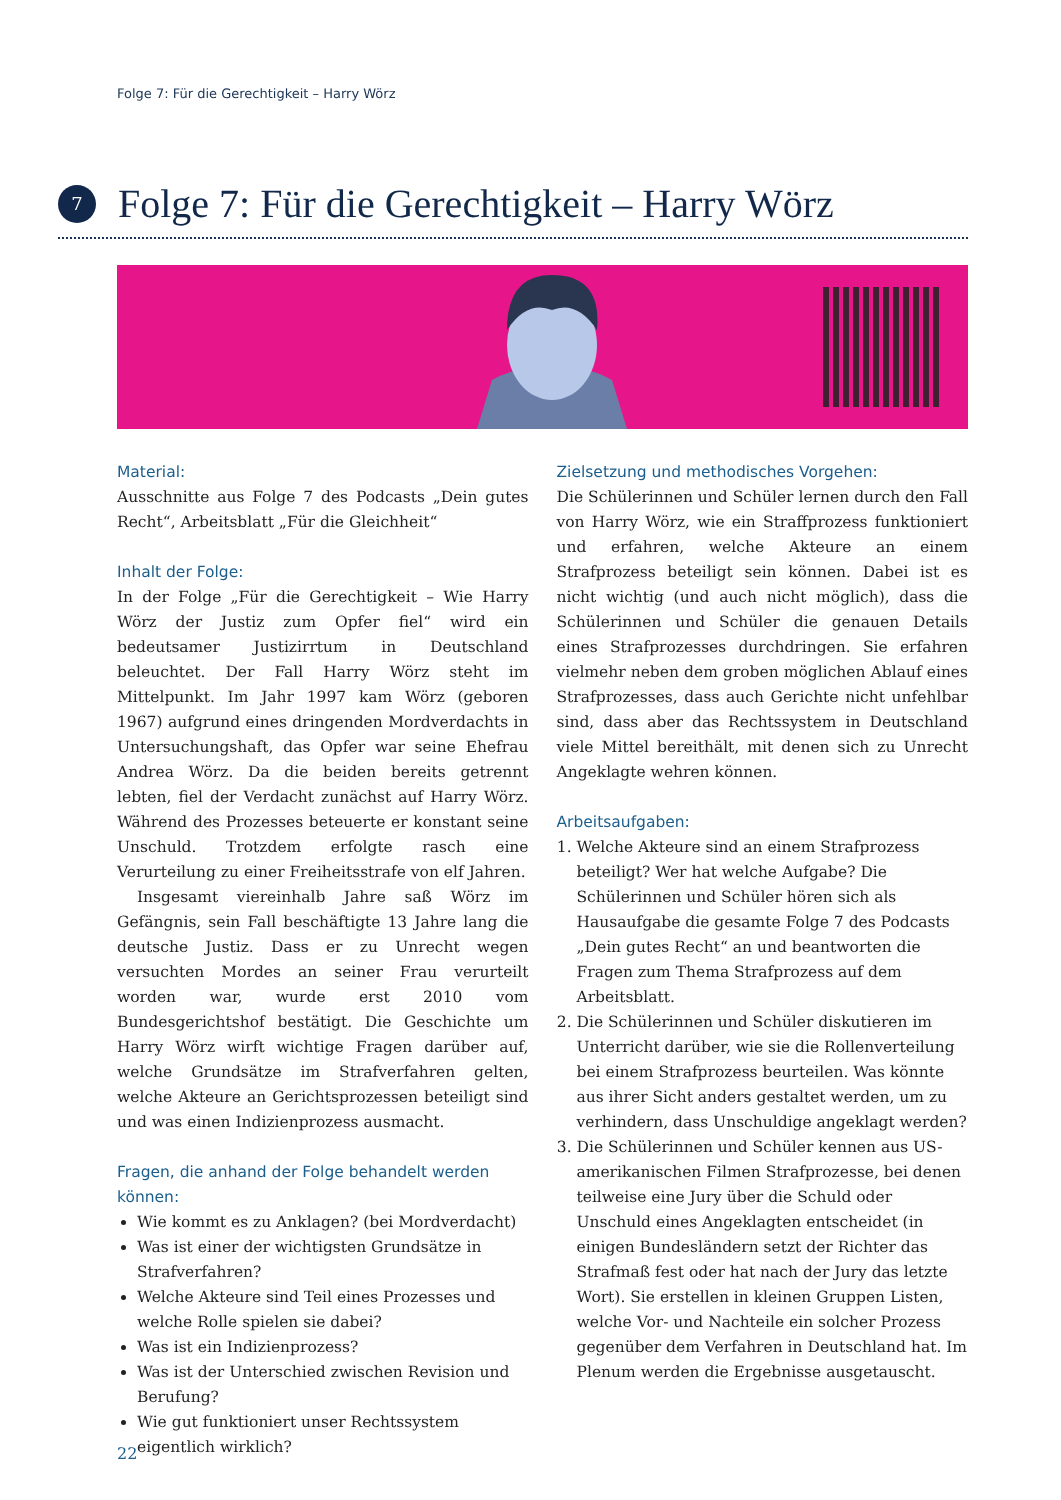Folge 7: Für die Gerechtigkeit – Harry Wörz
7
Folge 7: Für die Gerechtigkeit – Harry Wörz
Material:
Ausschnitte aus Folge 7 des Podcasts „Dein gutes Recht“, Arbeitsblatt „Für die Gleichheit“
Inhalt der Folge:
In der Folge „Für die Gerechtigkeit – Wie Harry Wörz der Justiz zum Opfer fiel“ wird ein bedeutsamer Justizirrtum in Deutschland beleuchtet. Der Fall Harry Wörz steht im Mittelpunkt. Im Jahr 1997 kam Wörz (geboren 1967) aufgrund eines dringenden Mordverdachts in Untersuchungshaft, das Opfer war seine Ehefrau Andrea Wörz. Da die beiden bereits getrennt lebten, fiel der Verdacht zunächst auf Harry Wörz. Während des Prozesses beteuerte er konstant seine Unschuld. Trotzdem erfolgte rasch eine Verurteilung zu einer Freiheitsstrafe von elf Jahren.
Insgesamt viereinhalb Jahre saß Wörz im Gefängnis, sein Fall beschäftigte 13 Jahre lang die deutsche Justiz. Dass er zu Unrecht wegen versuchten Mordes an seiner Frau verurteilt worden war, wurde erst 2010 vom Bundesgerichtshof bestätigt. Die Geschichte um Harry Wörz wirft wichtige Fragen darüber auf, welche Grundsätze im Strafverfahren gelten, welche Akteure an Gerichtsprozessen beteiligt sind und was einen Indizienprozess ausmacht.
Fragen, die anhand der Folge behandelt werden können:
Wie kommt es zu Anklagen? (bei Mordverdacht)
Was ist einer der wichtigsten Grundsätze in Strafverfahren?
Welche Akteure sind Teil eines Prozesses und welche Rolle spielen sie dabei?
Was ist ein Indizienprozess?
Was ist der Unterschied zwischen Revision und Berufung?
Wie gut funktioniert unser Rechtssystem eigentlich wirklich?
Zielsetzung und methodisches Vorgehen:
Die Schülerinnen und Schüler lernen durch den Fall von Harry Wörz, wie ein Straffprozess funktioniert und erfahren, welche Akteure an einem Strafprozess beteiligt sein können. Dabei ist es nicht wichtig (und auch nicht möglich), dass die Schülerinnen und Schüler die genauen Details eines Strafprozesses durchdringen. Sie erfahren vielmehr neben dem groben möglichen Ablauf eines Strafprozesses, dass auch Gerichte nicht unfehlbar sind, dass aber das Rechtssystem in Deutschland viele Mittel bereithält, mit denen sich zu Unrecht Angeklagte wehren können.
Arbeitsaufgaben:
1. Welche Akteure sind an einem Strafprozess beteiligt? Wer hat welche Aufgabe? Die Schülerinnen und Schüler hören sich als Hausaufgabe die gesamte Folge 7 des Podcasts „Dein gutes Recht“ an und beantworten die Fragen zum Thema Strafprozess auf dem Arbeitsblatt.
2. Die Schülerinnen und Schüler diskutieren im Unterricht darüber, wie sie die Rollenverteilung bei einem Strafprozess beurteilen. Was könnte aus ihrer Sicht anders gestaltet werden, um zu verhindern, dass Unschuldige angeklagt werden?
3. Die Schülerinnen und Schüler kennen aus US-amerikanischen Filmen Strafprozesse, bei denen teilweise eine Jury über die Schuld oder Unschuld eines Angeklagten entscheidet (in einigen Bundesländern setzt der Richter das Strafmaß fest oder hat nach der Jury das letzte Wort). Sie erstellen in kleinen Gruppen Listen, welche Vor- und Nachteile ein solcher Prozess gegenüber dem Verfahren in Deutschland hat. Im Plenum werden die Ergebnisse ausgetauscht.
22